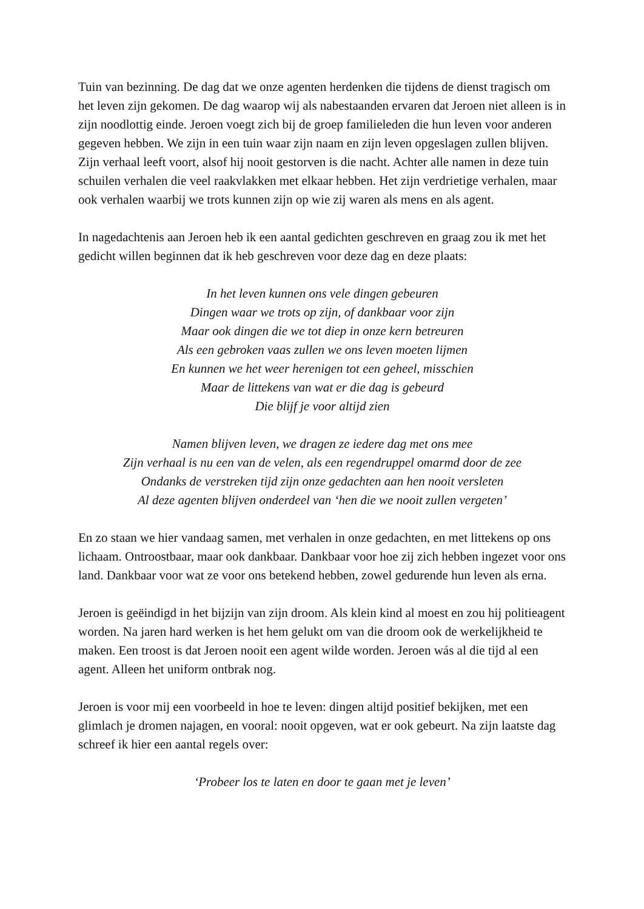Tuin van bezinning. De dag dat we onze agenten herdenken die tijdens de dienst tragisch om het leven zijn gekomen. De dag waarop wij als nabestaanden ervaren dat Jeroen niet alleen is in zijn noodlottig einde. Jeroen voegt zich bij de groep familieleden die hun leven voor anderen gegeven hebben. We zijn in een tuin waar zijn naam en zijn leven opgeslagen zullen blijven. Zijn verhaal leeft voort, alsof hij nooit gestorven is die nacht. Achter alle namen in deze tuin schuilen verhalen die veel raakvlakken met elkaar hebben. Het zijn verdrietige verhalen, maar ook verhalen waarbij we trots kunnen zijn op wie zij waren als mens en als agent.
In nagedachtenis aan Jeroen heb ik een aantal gedichten geschreven en graag zou ik met het gedicht willen beginnen dat ik heb geschreven voor deze dag en deze plaats:
In het leven kunnen ons vele dingen gebeuren
Dingen waar we trots op zijn, of dankbaar voor zijn
Maar ook dingen die we tot diep in onze kern betreuren
Als een gebroken vaas zullen we ons leven moeten lijmen
En kunnen we het weer herenigen tot een geheel, misschien
Maar de littekens van wat er die dag is gebeurd
Die blijf je voor altijd zien
Namen blijven leven, we dragen ze iedere dag met ons mee
Zijn verhaal is nu een van de velen, als een regendruppel omarmd door de zee
Ondanks de verstreken tijd zijn onze gedachten aan hen nooit versleten
Al deze agenten blijven onderdeel van ‘hen die we nooit zullen vergeten’
En zo staan we hier vandaag samen, met verhalen in onze gedachten, en met littekens op ons lichaam. Ontroostbaar, maar ook dankbaar. Dankbaar voor hoe zij zich hebben ingezet voor ons land. Dankbaar voor wat ze voor ons betekend hebben, zowel gedurende hun leven als erna.
Jeroen is geëindigd in het bijzijn van zijn droom. Als klein kind al moest en zou hij politieagent worden. Na jaren hard werken is het hem gelukt om van die droom ook de werkelijkheid te maken. Een troost is dat Jeroen nooit een agent wilde worden. Jeroen wás al die tijd al een agent. Alleen het uniform ontbrak nog.
Jeroen is voor mij een voorbeeld in hoe te leven: dingen altijd positief bekijken, met een glimlach je dromen najagen, en vooral: nooit opgeven, wat er ook gebeurt. Na zijn laatste dag schreef ik hier een aantal regels over:
‘Probeer los te laten en door te gaan met je leven’